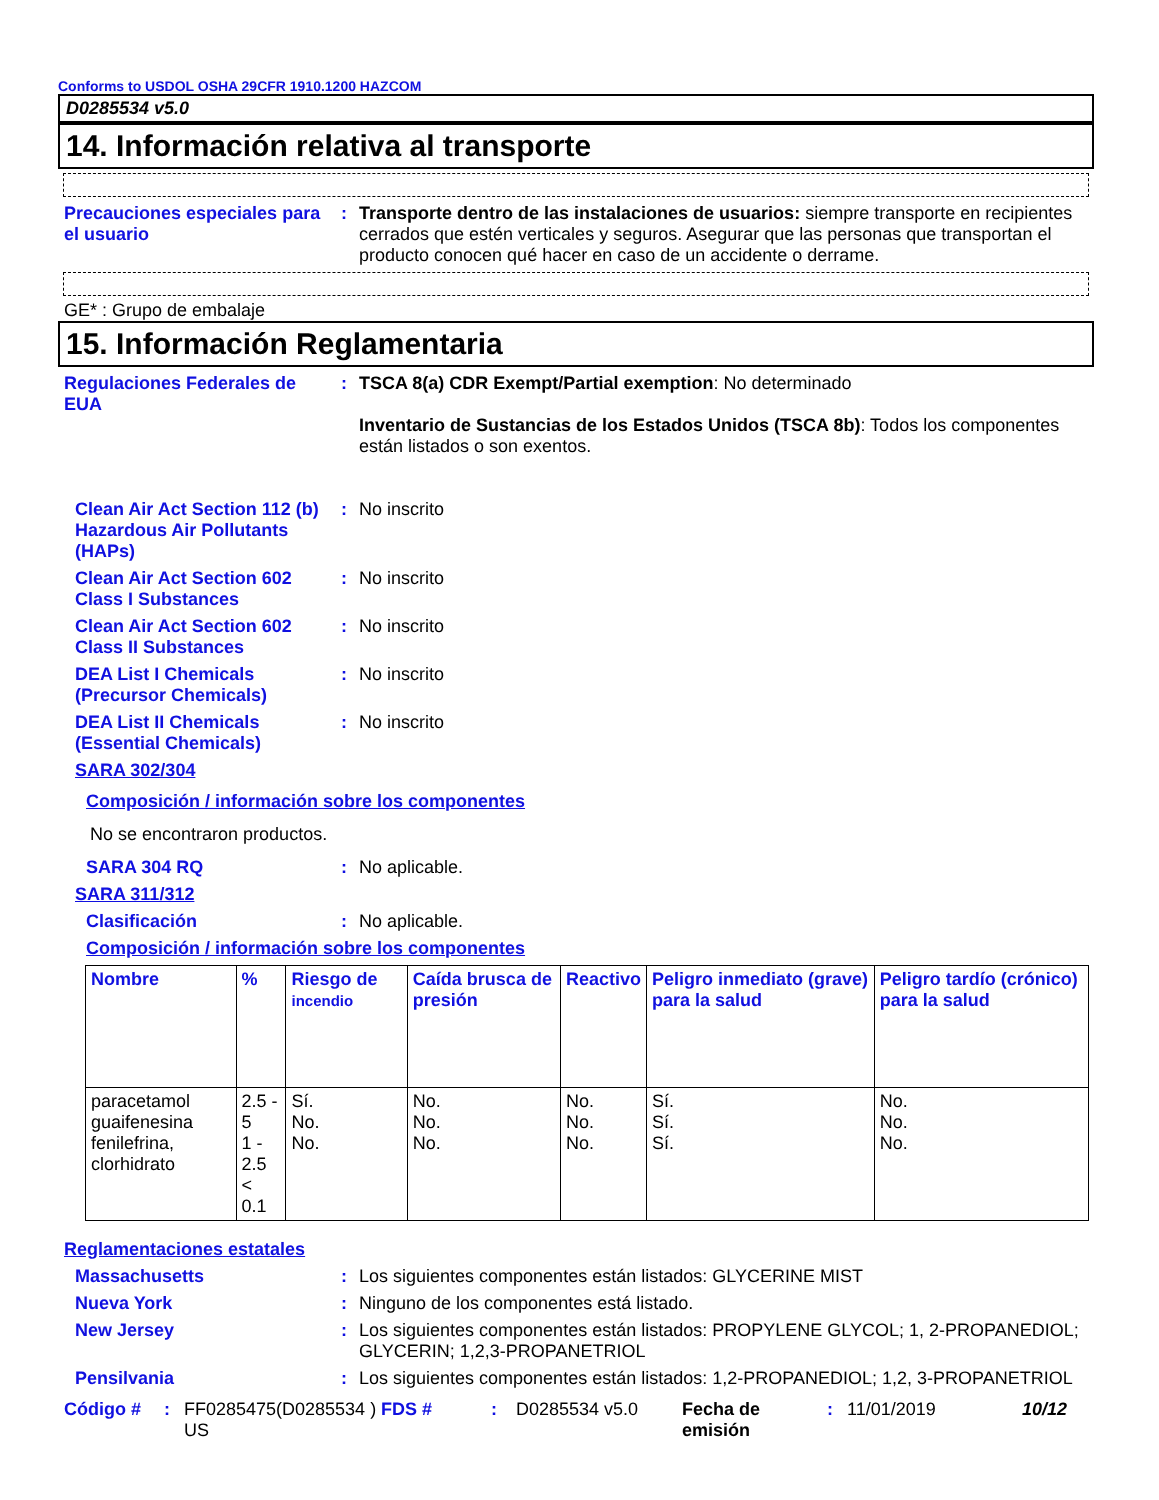Conforms to USDOL OSHA 29CFR 1910.1200 HAZCOM
D0285534 v5.0
14. Información relativa al transporte
Precauciones especiales para el usuario
: Transporte dentro de las instalaciones de usuarios: siempre transporte en recipientes cerrados que estén verticales y seguros. Asegurar que las personas que transportan el producto conocen qué hacer en caso de un accidente o derrame.
GE* : Grupo de embalaje
15. Información Reglamentaria
Regulaciones Federales de EUA
: TSCA 8(a) CDR Exempt/Partial exemption: No determinado
Inventario de Sustancias de los Estados Unidos (TSCA 8b): Todos los componentes están listados o son exentos.
Clean Air Act Section 112 (b) Hazardous Air Pollutants (HAPs)
: No inscrito
Clean Air Act Section 602 Class I Substances
: No inscrito
Clean Air Act Section 602 Class II Substances
: No inscrito
DEA List I Chemicals (Precursor Chemicals)
: No inscrito
DEA List II Chemicals (Essential Chemicals)
: No inscrito
SARA 302/304
Composición / información sobre los componentes
No se encontraron productos.
SARA 304 RQ : No aplicable.
SARA 311/312
Clasificación : No aplicable.
Composición / información sobre los componentes
| Nombre | % | Riesgo de incendio | Caída brusca de presión | Reactivo | Peligro inmediato (grave) para la salud | Peligro tardío (crónico) para la salud |
| --- | --- | --- | --- | --- | --- | --- |
| paracetamol guaifenesina fenilefrina, clorhidrato | 2.5 - 5 1 - 2.5 < 0.1 | Sí. No. No. | No. No. No. | No. No. No. | Sí. Sí. Sí. | No. No. No. |
Reglamentaciones estatales
Massachusetts : Los siguientes componentes están listados: GLYCERINE MIST
Nueva York : Ninguno de los componentes está listado.
New Jersey : Los siguientes componentes están listados: PROPYLENE GLYCOL; 1, 2-PROPANEDIOL; GLYCERIN; 1,2,3-PROPANETRIOL
Pensilvania : Los siguientes componentes están listados: 1,2-PROPANEDIOL; 1,2, 3-PROPANETRIOL
Código #: FF0285475(D0285534 ) US FDS #: D0285534 v5.0 Fecha de emisión: 11/01/2019 10/12